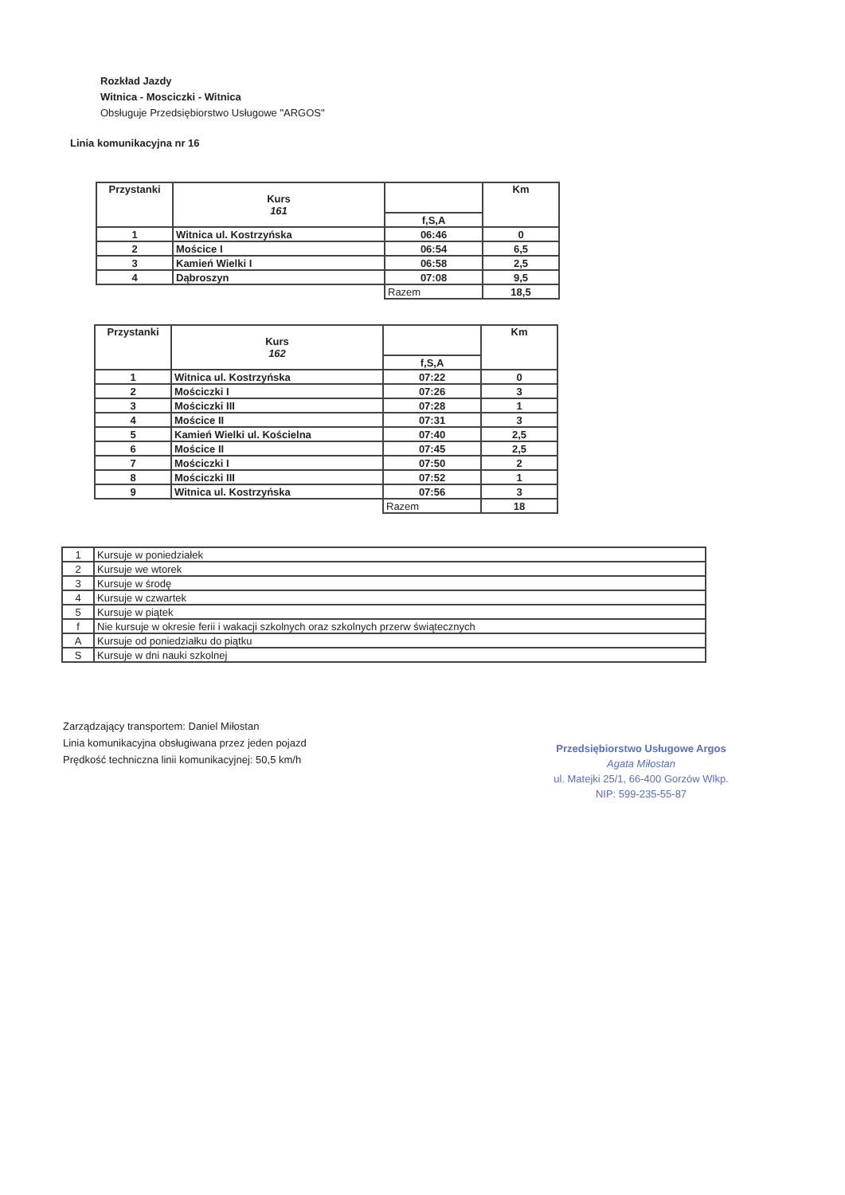Rozkład Jazdy
Witnica - Mosciczki - Witnica
Obsługuje Przedsiębiorstwo Usługowe "ARGOS"
Linia komunikacyjna nr 16
| Przystanki | Kurs 161 | | Km |
| --- | --- | --- | --- |
| | | f,S,A | |
| 1 | Witnica ul. Kostrzyńska | 06:46 | 0 |
| 2 | Mościce I | 06:54 | 6,5 |
| 3 | Kamień Wielki I | 06:58 | 2,5 |
| 4 | Dąbroszyn | 07:08 | 9,5 |
| | | Razem | 18,5 |
| Przystanki | Kurs 162 | | Km |
| --- | --- | --- | --- |
| | | f,S,A | |
| 1 | Witnica ul. Kostrzyńska | 07:22 | 0 |
| 2 | Mościczki I | 07:26 | 3 |
| 3 | Mościczki III | 07:28 | 1 |
| 4 | Mościce II | 07:31 | 3 |
| 5 | Kamień Wielki ul. Kościelna | 07:40 | 2,5 |
| 6 | Mościce II | 07:45 | 2,5 |
| 7 | Mościczki I | 07:50 | 2 |
| 8 | Mościczki III | 07:52 | 1 |
| 9 | Witnica ul. Kostrzyńska | 07:56 | 3 |
| | | Razem | 18 |
| 1 | Kursuje w poniedziałek |
| 2 | Kursuje we wtorek |
| 3 | Kursuje w środę |
| 4 | Kursuje w czwartek |
| 5 | Kursuje w piątek |
| f | Nie kursuje w okresie ferii i wakacji szkolnych oraz szkolnych przerw świątecznych |
| A | Kursuje od poniedziałku do piątku |
| S | Kursuje w dni nauki szkolnej |
Zarządzający transportem: Daniel Miłostan
Linia komunikacyjna obsługiwana przez jeden pojazd
Prędkość techniczna linii komunikacyjnej: 50,5 km/h
Przedsiębiorstwo Usługowe Argos
Agata Miłostan
ul. Matejki 25/1, 66-400 Gorzów Wlkp.
NIP: 599-235-55-87